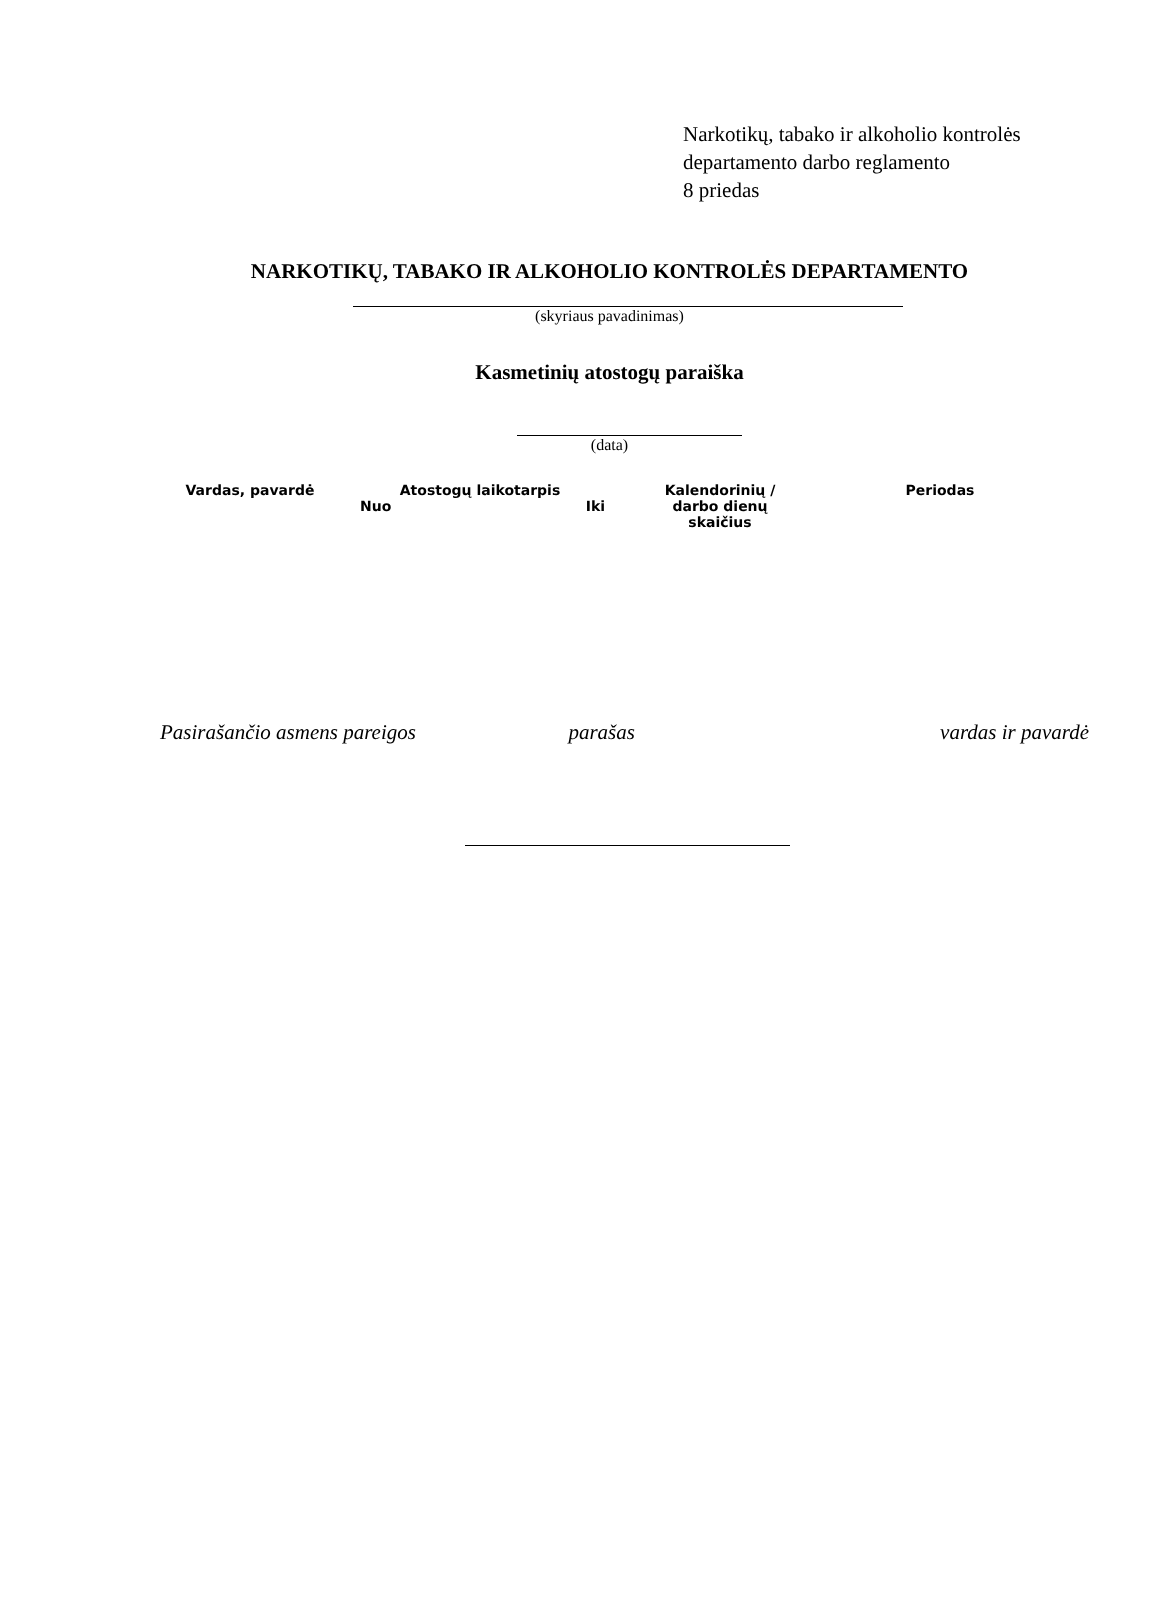Narkotikų, tabako ir alkoholio kontrolės
departamento darbo reglamento
8 priedas
NARKOTIKŲ, TABAKO IR ALKOHOLIO KONTROLĖS DEPARTAMENTO
(skyriaus pavadinimas)
Kasmetinių atostogų paraiška
(data)
| Vardas, pavardė | Atostogų laikotarpis Nuo Iki | Kalendorinių / darbo dienų skaičius | Periodas |
| --- | --- | --- | --- |
Pasirašančio asmens pareigos parašas vardas ir pavardė